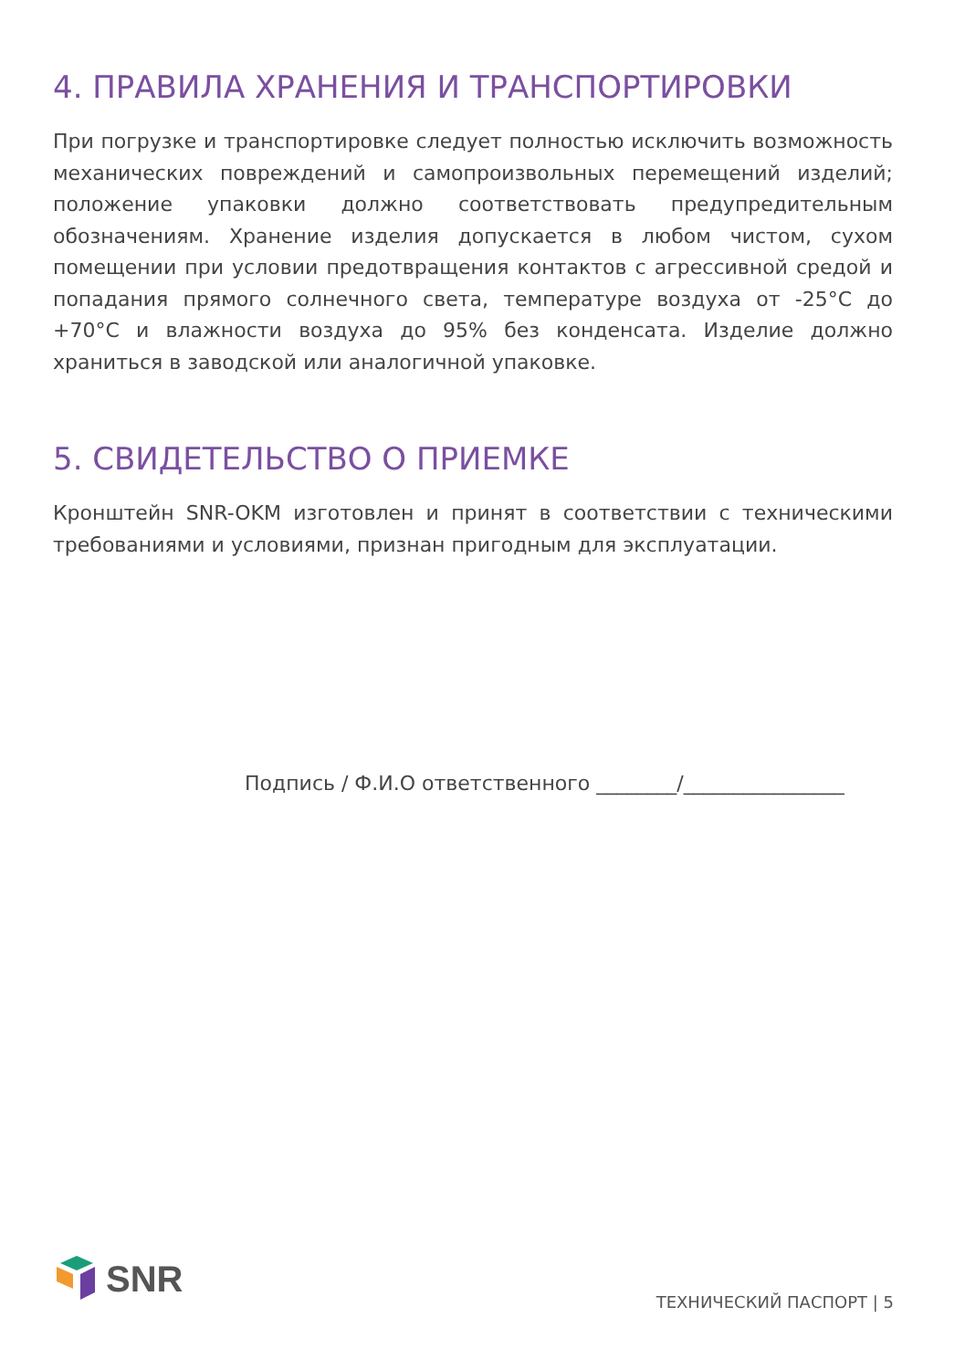4. ПРАВИЛА ХРАНЕНИЯ И ТРАНСПОРТИРОВКИ
При погрузке и транспортировке следует полностью исключить возможность механических повреждений и самопроизвольных перемещений изделий; положение упаковки должно соответствовать предупредительным обозначениям. Хранение изделия допускается в любом чистом, сухом помещении при условии предотвращения контактов с агрессивной средой и попадания прямого солнечного света, температуре воздуха от -25°С до +70°С и влажности воздуха до 95% без конденсата. Изделие должно храниться в заводской или аналогичной упаковке.
5. СВИДЕТЕЛЬСТВО О ПРИЕМКЕ
Кронштейн SNR-OKM изготовлен и принят в соответствии с техническими требованиями и условиями, признан пригодным для эксплуатации.
Подпись / Ф.И.О ответственного ________/________________
SNR
ТЕХНИЧЕСКИЙ ПАСПОРТ | 5